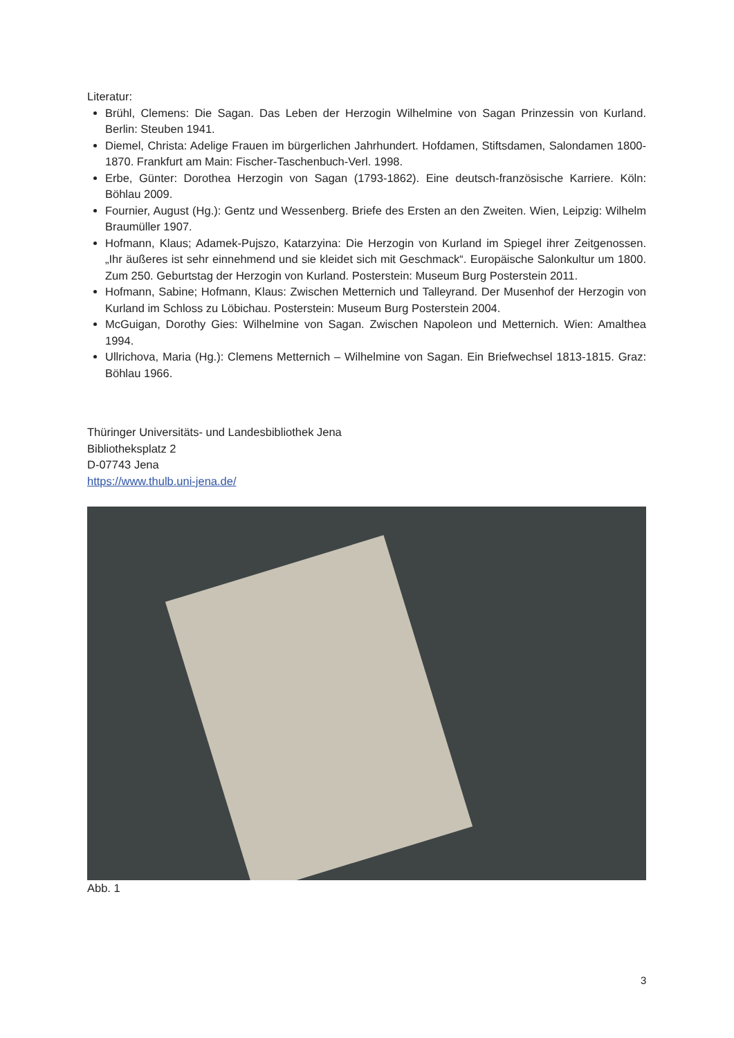Literatur:
Brühl, Clemens: Die Sagan. Das Leben der Herzogin Wilhelmine von Sagan Prinzessin von Kurland. Berlin: Steuben 1941.
Diemel, Christa: Adelige Frauen im bürgerlichen Jahrhundert. Hofdamen, Stiftsdamen, Salondamen 1800-1870. Frankfurt am Main: Fischer-Taschenbuch-Verl. 1998.
Erbe, Günter: Dorothea Herzogin von Sagan (1793-1862). Eine deutsch-französische Karriere. Köln: Böhlau 2009.
Fournier, August (Hg.): Gentz und Wessenberg. Briefe des Ersten an den Zweiten. Wien, Leipzig: Wilhelm Braumüller 1907.
Hofmann, Klaus; Adamek-Pujszo, Katarzyina: Die Herzogin von Kurland im Spiegel ihrer Zeitgenossen. „Ihr äußeres ist sehr einnehmend und sie kleidet sich mit Geschmack“. Europäische Salonkultur um 1800. Zum 250. Geburtstag der Herzogin von Kurland. Posterstein: Museum Burg Posterstein 2011.
Hofmann, Sabine; Hofmann, Klaus: Zwischen Metternich und Talleyrand. Der Musenhof der Herzogin von Kurland im Schloss zu Löbichau. Posterstein: Museum Burg Posterstein 2004.
McGuigan, Dorothy Gies: Wilhelmine von Sagan. Zwischen Napoleon und Metternich. Wien: Amalthea 1994.
Ullrichova, Maria (Hg.): Clemens Metternich – Wilhelmine von Sagan. Ein Briefwechsel 1813-1815. Graz: Böhlau 1966.
Thüringer Universitäts- und Landesbibliothek Jena
Bibliotheksplatz 2
D-07743 Jena
https://www.thulb.uni-jena.de/
Abb. 1
3